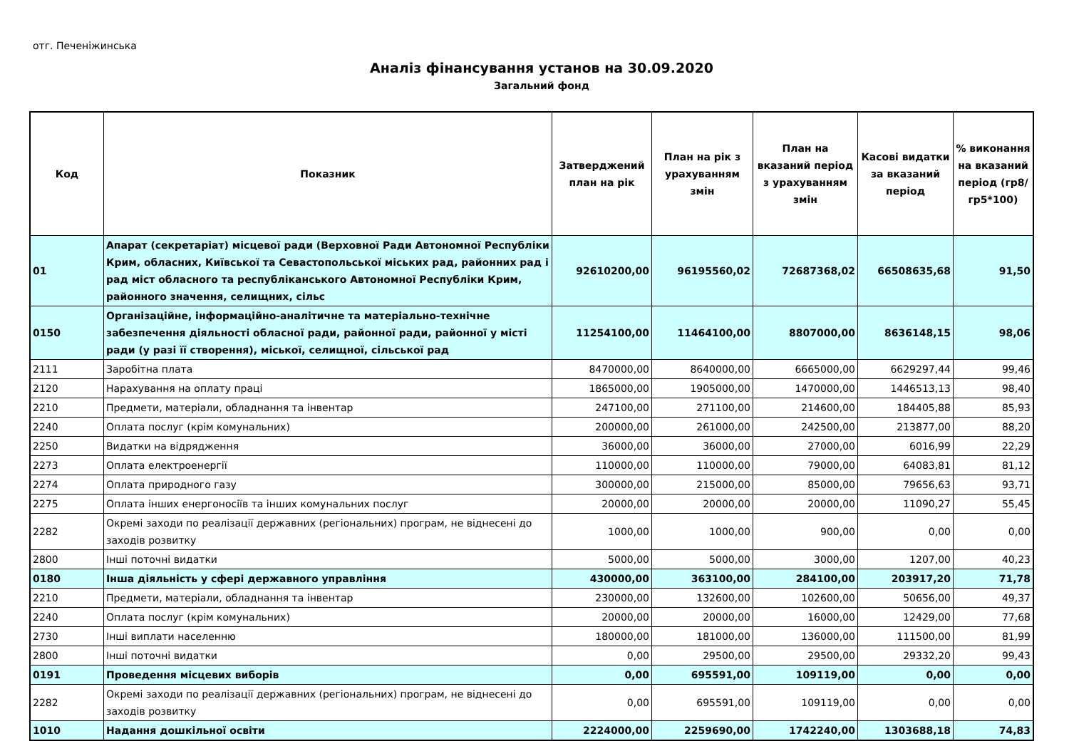отг. Печеніжинська
Аналіз фінансування установ на 30.09.2020
Загальний фонд
| Код | Показник | Затверджений план на рік | План на рік з урахуванням змін | План на вказаний період з урахуванням змін | Касові видатки за вказаний період | % виконання на вказаний період (гр8/гр5*100) |
| --- | --- | --- | --- | --- | --- | --- |
| 01 | Апарат (секретаріат) місцевої ради (Верховної Ради Автономної Республіки Крим, обласних, Київської та Севастопольської міських рад, районних рад і рад міст обласного та республіканського Автономної Республіки Крим, районного значення, селищних, сільс | 92610200,00 | 96195560,02 | 72687368,02 | 66508635,68 | 91,50 |
| 0150 | Організаційне, інформаційно-аналітичне та матеріально-технічне забезпечення діяльності обласної ради, районної ради, районної у місті ради (у разі її створення), міської, селищної, сільської рад | 11254100,00 | 11464100,00 | 8807000,00 | 8636148,15 | 98,06 |
| 2111 | Заробітна плата | 8470000,00 | 8640000,00 | 6665000,00 | 6629297,44 | 99,46 |
| 2120 | Нарахування на оплату праці | 1865000,00 | 1905000,00 | 1470000,00 | 1446513,13 | 98,40 |
| 2210 | Предмети, матеріали, обладнання та інвентар | 247100,00 | 271100,00 | 214600,00 | 184405,88 | 85,93 |
| 2240 | Оплата послуг (крім комунальних) | 200000,00 | 261000,00 | 242500,00 | 213877,00 | 88,20 |
| 2250 | Видатки на відрядження | 36000,00 | 36000,00 | 27000,00 | 6016,99 | 22,29 |
| 2273 | Оплата електроенергії | 110000,00 | 110000,00 | 79000,00 | 64083,81 | 81,12 |
| 2274 | Оплата природного газу | 300000,00 | 215000,00 | 85000,00 | 79656,63 | 93,71 |
| 2275 | Оплата інших енергоносіїв та інших комунальних послуг | 20000,00 | 20000,00 | 20000,00 | 11090,27 | 55,45 |
| 2282 | Окремі заходи по реалізації державних (регіональних) програм, не віднесені до заходів розвитку | 1000,00 | 1000,00 | 900,00 | 0,00 | 0,00 |
| 2800 | Інші поточні видатки | 5000,00 | 5000,00 | 3000,00 | 1207,00 | 40,23 |
| 0180 | Інша діяльність у сфері державного управління | 430000,00 | 363100,00 | 284100,00 | 203917,20 | 71,78 |
| 2210 | Предмети, матеріали, обладнання та інвентар | 230000,00 | 132600,00 | 102600,00 | 50656,00 | 49,37 |
| 2240 | Оплата послуг (крім комунальних) | 20000,00 | 20000,00 | 16000,00 | 12429,00 | 77,68 |
| 2730 | Інші виплати населенню | 180000,00 | 181000,00 | 136000,00 | 111500,00 | 81,99 |
| 2800 | Інші поточні видатки | 0,00 | 29500,00 | 29500,00 | 29332,20 | 99,43 |
| 0191 | Проведення місцевих виборів | 0,00 | 695591,00 | 109119,00 | 0,00 | 0,00 |
| 2282 | Окремі заходи по реалізації державних (регіональних) програм, не віднесені до заходів розвитку | 0,00 | 695591,00 | 109119,00 | 0,00 | 0,00 |
| 1010 | Надання дошкільної освіти | 2224000,00 | 2259690,00 | 1742240,00 | 1303688,18 | 74,83 |